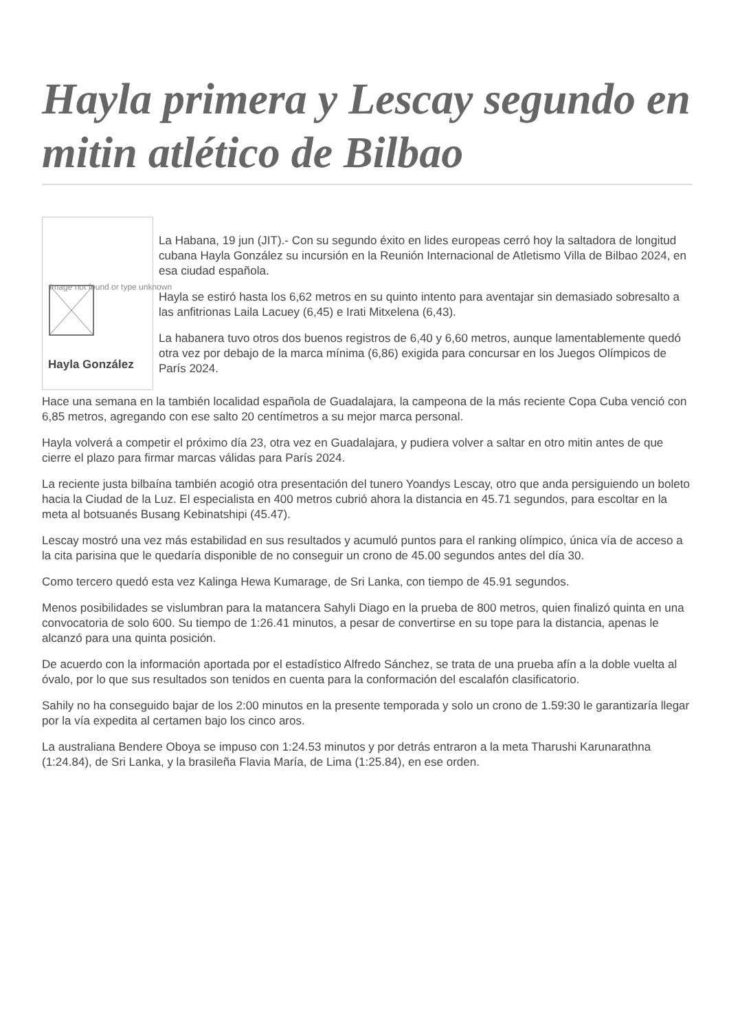Hayla primera y Lescay segundo en mitin atlético de Bilbao
Image not found or type unknown
Hayla González
La Habana, 19 jun (JIT).- Con su segundo éxito en lides europeas cerró hoy la saltadora de longitud cubana Hayla González su incursión en la Reunión Internacional de Atletismo Villa de Bilbao 2024, en esa ciudad española.
Hayla se estiró hasta los 6,62 metros en su quinto intento para aventajar sin demasiado sobresalto a las anfitrionas Laila Lacuey (6,45) e Irati Mitxelena (6,43).
La habanera tuvo otros dos buenos registros de 6,40 y 6,60 metros, aunque lamentablemente quedó otra vez por debajo de la marca mínima (6,86) exigida para concursar en los Juegos Olímpicos de París 2024.
Hace una semana en la también localidad española de Guadalajara, la campeona de la más reciente Copa Cuba venció con 6,85 metros, agregando con ese salto 20 centímetros a su mejor marca personal.
Hayla volverá a competir el próximo día 23, otra vez en Guadalajara, y pudiera volver a saltar en otro mitin antes de que cierre el plazo para firmar marcas válidas para París 2024.
La reciente justa bilbaína también acogió otra presentación del tunero Yoandys Lescay, otro que anda persiguiendo un boleto hacia la Ciudad de la Luz. El especialista en 400 metros cubrió ahora la distancia en 45.71 segundos, para escoltar en la meta al botsuanés Busang Kebinatshipi (45.47).
Lescay mostró una vez más estabilidad en sus resultados y acumuló puntos para el ranking olímpico, única vía de acceso a la cita parisina que le quedaría disponible de no conseguir un crono de 45.00 segundos antes del día 30.
Como tercero quedó esta vez Kalinga Hewa Kumarage, de Sri Lanka, con tiempo de 45.91 segundos.
Menos posibilidades se vislumbran para la matancera Sahyli Diago en la prueba de 800 metros, quien finalizó quinta en una convocatoria de solo 600. Su tiempo de 1:26.41 minutos, a pesar de convertirse en su tope para la distancia, apenas le alcanzó para una quinta posición.
De acuerdo con la información aportada por el estadístico Alfredo Sánchez, se trata de una prueba afín a la doble vuelta al óvalo, por lo que sus resultados son tenidos en cuenta para la conformación del escalafón clasificatorio.
Sahily no ha conseguido bajar de los 2:00 minutos en la presente temporada y solo un crono de 1.59:30 le garantizaría llegar por la vía expedita al certamen bajo los cinco aros.
La australiana Bendere Oboya se impuso con 1:24.53 minutos y por detrás entraron a la meta Tharushi Karunarathna (1:24.84), de Sri Lanka, y la brasileña Flavia María, de Lima (1:25.84), en ese orden.